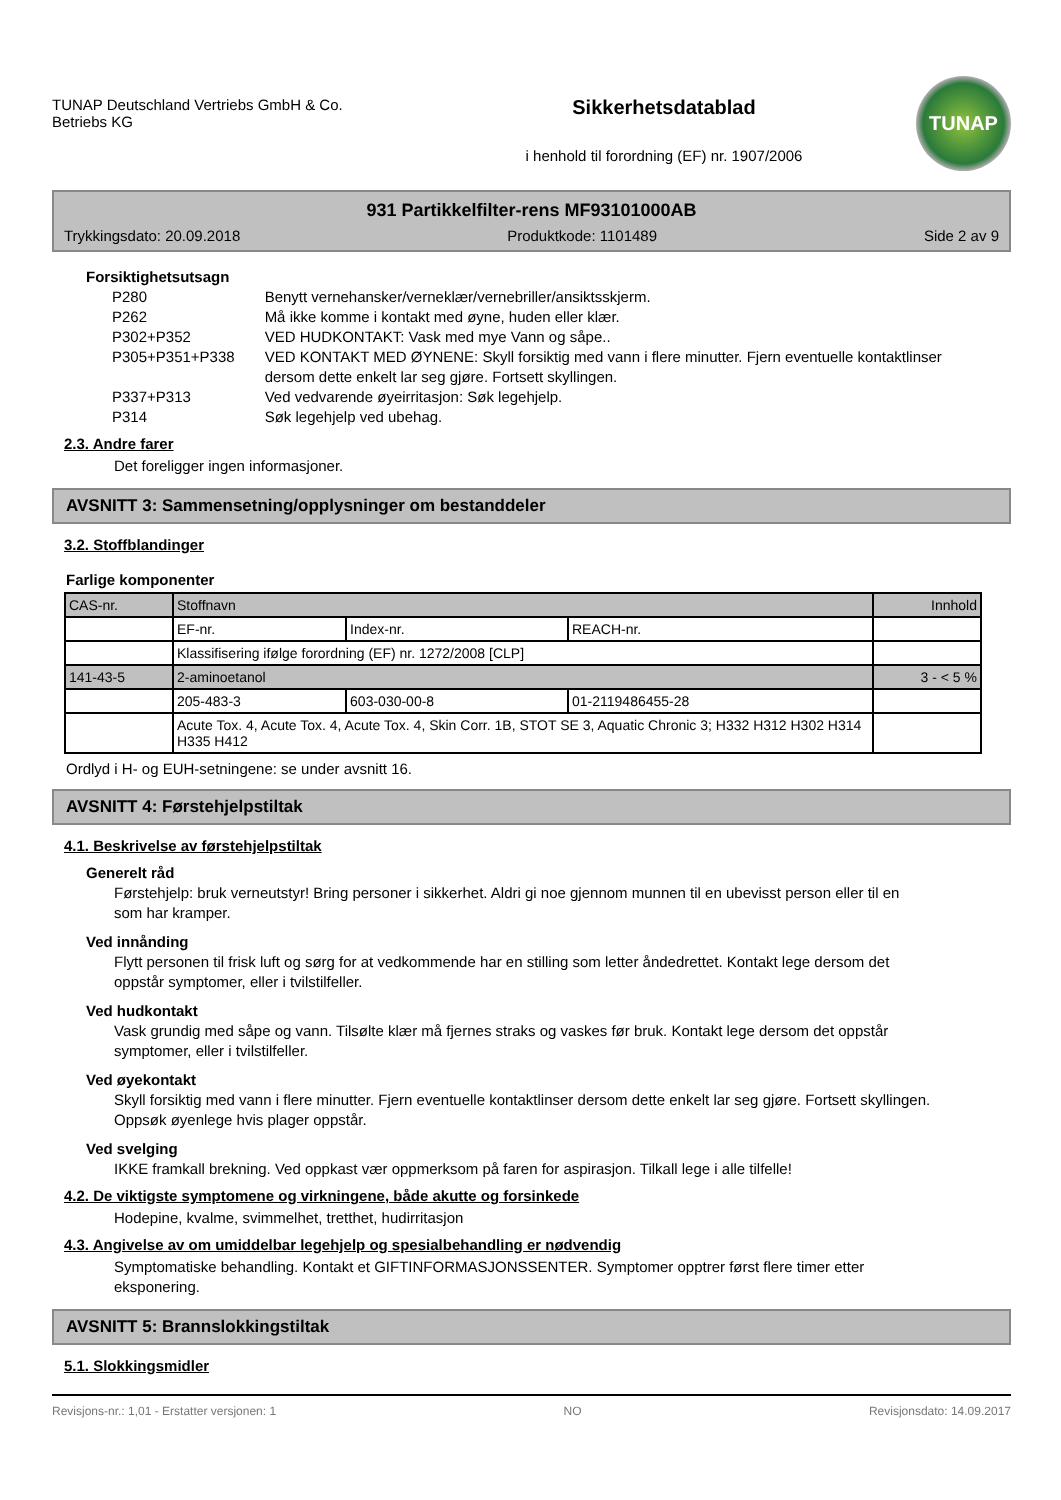TUNAP Deutschland Vertriebs GmbH & Co.
Betriebs KG
Sikkerhetsdatablad
i henhold til forordning (EF) nr. 1907/2006
TUNAP
931 Partikkelfilter-rens MF93101000AB
Trykkingsdato: 20.09.2018 Produktkode: 1101489 Side 2 av 9
Forsiktighetsutsagn
| P280 | Benytt vernehansker/verneklær/vernebriller/ansiktsskjerm. |
| P262 | Må ikke komme i kontakt med øyne, huden eller klær. |
| P302+P352 | VED HUDKONTAKT: Vask med mye Vann og såpe.. |
| P305+P351+P338 | VED KONTAKT MED ØYNENE: Skyll forsiktig med vann i flere minutter. Fjern eventuelle kontaktlinser dersom dette enkelt lar seg gjøre. Fortsett skyllingen. |
| P337+P313 | Ved vedvarende øyeirritasjon: Søk legehjelp. |
| P314 | Søk legehjelp ved ubehag. |
2.3. Andre farer
Det foreligger ingen informasjoner.
AVSNITT 3: Sammensetning/opplysninger om bestanddeler
3.2. Stoffblandinger
Farlige komponenter
| CAS-nr. | Stoffnavn | | | Innhold |
| --- | --- | --- | --- | --- |
| | EF-nr. | Index-nr. | REACH-nr. | |
| | Klassifisering ifølge forordning (EF) nr. 1272/2008 [CLP] | | | |
| 141-43-5 | 2-aminoetanol | | | 3 - < 5 % |
| | 205-483-3 | 603-030-00-8 | 01-2119486455-28 | |
| | Acute Tox. 4, Acute Tox. 4, Acute Tox. 4, Skin Corr. 1B, STOT SE 3, Aquatic Chronic 3; H332 H312 H302 H314 H335 H412 | | | |
Ordlyd i H- og EUH-setningene: se under avsnitt 16.
AVSNITT 4: Førstehjelpstiltak
4.1. Beskrivelse av førstehjelpstiltak
Generelt råd
Førstehjelp: bruk verneutstyr! Bring personer i sikkerhet. Aldri gi noe gjennom munnen til en ubevisst person eller til en som har kramper.
Ved innånding
Flytt personen til frisk luft og sørg for at vedkommende har en stilling som letter åndedrettet. Kontakt lege dersom det oppstår symptomer, eller i tvilstilfeller.
Ved hudkontakt
Vask grundig med såpe og vann. Tilsølte klær må fjernes straks og vaskes før bruk. Kontakt lege dersom det oppstår symptomer, eller i tvilstilfeller.
Ved øyekontakt
Skyll forsiktig med vann i flere minutter. Fjern eventuelle kontaktlinser dersom dette enkelt lar seg gjøre. Fortsett skyllingen. Oppsøk øyenlege hvis plager oppstår.
Ved svelging
IKKE framkall brekning. Ved oppkast vær oppmerksom på faren for aspirasjon. Tilkall lege i alle tilfelle!
4.2. De viktigste symptomene og virkningene, både akutte og forsinkede
Hodepine, kvalme, svimmelhet, tretthet, hudirritasjon
4.3. Angivelse av om umiddelbar legehjelp og spesialbehandling er nødvendig
Symptomatiske behandling. Kontakt et GIFTINFORMASJONSSENTER. Symptomer opptrer først flere timer etter eksponering.
AVSNITT 5: Brannslokkingstiltak
5.1. Slokkingsmidler
Revisjons-nr.: 1,01 - Erstatter versjonen: 1 NO Revisjonsdato: 14.09.2017